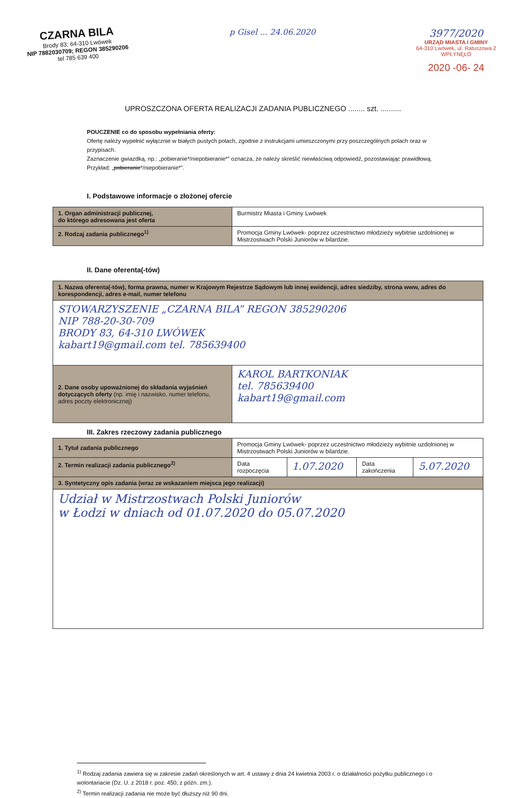CZARNA BILA
Brody 83; 64-310 Lwówek
NIP 7882030709; REGON 385290206
tel 785 639 400
p Gisel ... 24.06.2020
3977/2020
URZĄD MIASTA I GMINY
64-310 Lwówek, ul. Ratuszowa 2
WPŁYNĘŁO
2020 -06- 24
UPROSZCZONA OFERTA REALIZACJI ZADANIA PUBLICZNEGO ........ szt. ..........
POUCZENIE co do sposobu wypełniania oferty:
Ofertę należy wypełnić wyłącznie w białych pustych polach, zgodnie z instrukcjami umieszczonymi przy poszczególnych polach oraz w przypisach.
Zaznaczenie gwiazdką, np.: „pobieranie*/niepobieranie*” oznacza, że należy skreślić niewłaściwą odpowiedź, pozostawiając prawidłową. Przykład: „pobieranie*/niepobieranie*”.
I. Podstawowe informacje o złożonej ofercie
| 1. Organ administracji publicznej, do którego adresowana jest oferta | Burmistrz Miasta i Gminy Lwówek |
| 2. Rodzaj zadania publicznego<sup>1)</sup> | Promocja Gminy Lwówek- poprzez uczestnictwo młodzieży wybitnie uzdolnionej w Mistrzostwach Polski Juniorów w bilardzie. |
II. Dane oferenta(-tów)
| 1. Nazwa oferenta(-tów), forma prawna, numer w Krajowym Rejestrze Sądowym lub innej ewidencji, adres siedziby, strona www, adres do korespondencji, adres e-mail, numer telefonu | |
| STOWARZYSZENIE „CZARNA BILA” REGON 385290206 NIP 788-20-30-709 BRODY 83, 64-310 LWÓWEK kabart19@gmail.com tel. 785639400 | |
| 2. Dane osoby upoważnionej do składania wyjaśnień dotyczących oferty (np. imię i nazwisko, numer telefonu, adres poczty elektronicznej) | KAROL BARTKONIAK tel. 785639400 kabart19@gmail.com |
III. Zakres rzeczowy zadania publicznego
| 1. Tytuł zadania publicznego | Promocja Gminy Lwówek- poprzez uczestnictwo młodzieży wybitnie uzdolnionej w Mistrzostwach Polski Juniorów w bilardzie. | | | |
| 2. Termin realizacji zadania publicznego<sup>2)</sup> | Data rozpoczęcia | 1.07.2020 | Data zakończenia | 5.07.2020 |
| 3. Syntetyczny opis zadania (wraz ze wskazaniem miejsca jego realizacji) | | | | |
| Udział w Mistrzostwach Polski Juniorów w Łodzi w dniach od 01.07.2020 do 05.07.2020 | | | | |
<sup>1)</sup> Rodzaj zadania zawiera się w zakresie zadań określonych w art. 4 ustawy z dnia 24 kwietnia 2003 r. o działalności pożytku publicznego i o wolontariacie (Dz. U. z 2018 r. poz. 450, z późn. zm.).
<sup>2)</sup> Termin realizacji zadania nie może być dłuższy niż 90 dni.